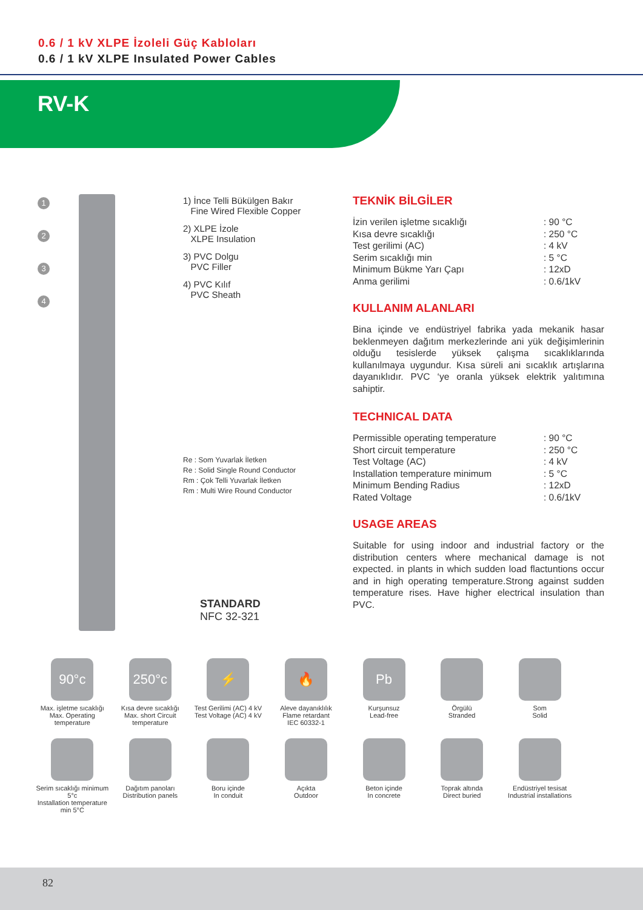0.6 / 1 kV XLPE İzoleli Güç Kabloları
0.6 / 1 kV XLPE Insulated Power Cables
RV-K
1
2
3
4
1) İnce Telli Bükülgen Bakır
Fine Wired Flexible Copper
2) XLPE İzole
XLPE Insulation
3) PVC Dolgu
PVC Filler
4) PVC Kılıf
PVC Sheath
Re : Som Yuvarlak İletken
Re : Solid Single Round Conductor
Rm : Çok Telli Yuvarlak İletken
Rm : Multi Wire Round Conductor
STANDARD
NFC 32-321
TEKNİK BİLGİLER
İzin verilen işletme sıcaklığı: 90 °C Kısa devre sıcaklığı: 250 °C Test gerilimi (AC): 4 kV Serim sıcaklığı min: 5 °C Minimum Bükme Yarı Çapı: 12xD Anma gerilimi: 0.6/1kV
KULLANIM ALANLARI
Bina içinde ve endüstriyel fabrika yada mekanik hasar beklenmeyen dağıtım merkezlerinde ani yük değişimlerinin olduğu tesislerde yüksek çalışma sıcaklıklarında kullanılmaya uygundur. Kısa süreli ani sıcaklık artışlarına dayanıklıdır. PVC ‘ye oranla yüksek elektrik yalıtımına sahiptir.
TECHNICAL DATA
Permissible operating temperature: 90 °C Short circuit temperature: 250 °C Test Voltage (AC): 4 kV Installation temperature minimum: 5 °C Minimum Bending Radius: 12xD Rated Voltage: 0.6/1kV
USAGE AREAS
Suitable for using indoor and industrial factory or the distribution centers where mechanical damage is not expected. in plants in which sudden load flactuntions occur and in high operating temperature.Strong against sudden temperature rises. Have higher electrical insulation than PVC.
90°c
Max. işletme sıcaklığı
Max. Operating temperature
250°c
Kısa devre sıcaklığı
Max. short Circuit temperature
⚡
Test Gerilimi (AC) 4 kV
Test Voltage (AC) 4 kV
🔥
Aleve dayanıklılık
Flame retardant
IEC 60332-1
Pb
Kurşunsuz
Lead-free
Örgülü
Stranded
Som
Solid
Serim sıcaklığı minimum 5°c
Installation temperature min 5°C
Dağıtım panoları
Distribution panels
Boru içinde
In conduit
Açıkta
Outdoor
Beton içinde
In concrete
Toprak altında
Direct buried
Endüstriyel tesisat
Industrial installations
82